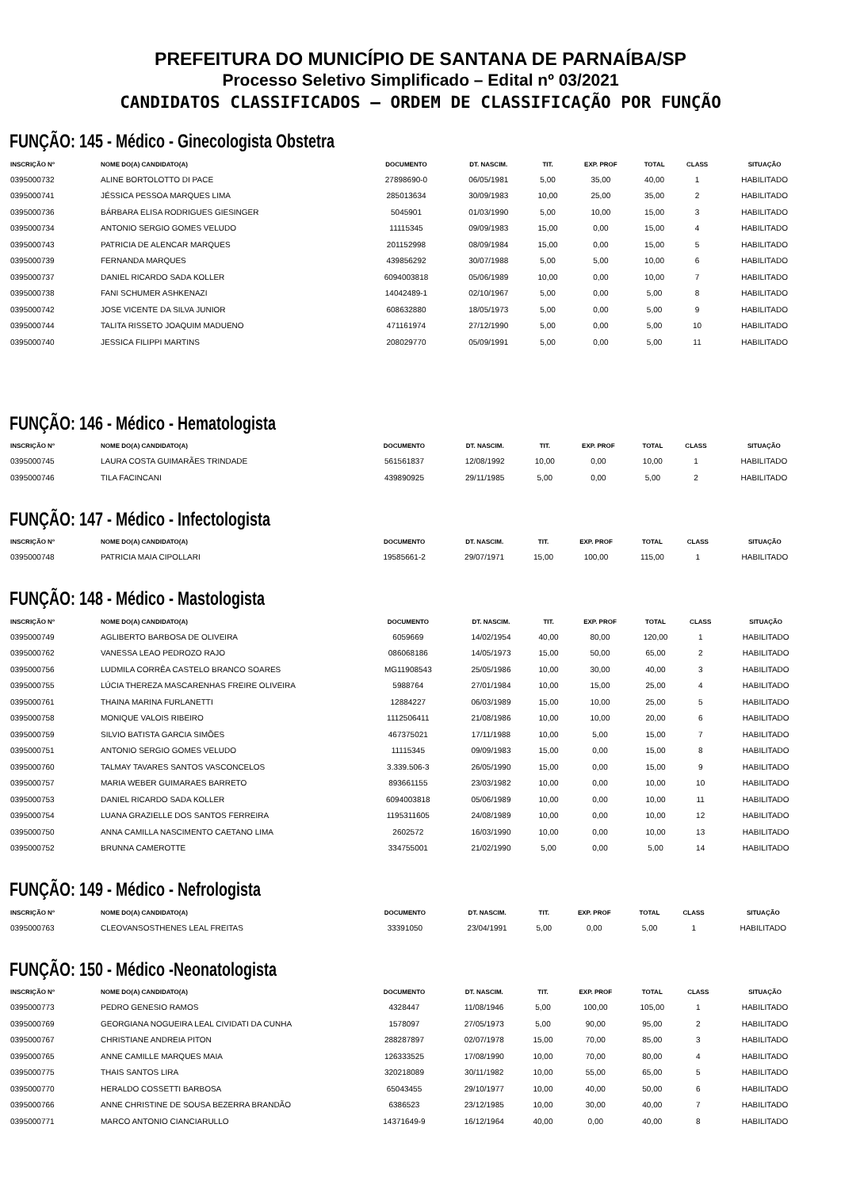PREFEITURA DO MUNICÍPIO DE SANTANA DE PARNAÍBA/SP
Processo Seletivo Simplificado – Edital nº 03/2021
CANDIDATOS CLASSIFICADOS – ORDEM DE CLASSIFICAÇÃO POR FUNÇÃO
FUNÇÃO: 145 - Médico - Ginecologista Obstetra
| INSCRIÇÃO Nº | NOME DO(A) CANDIDATO(A) | DOCUMENTO | DT. NASCIM. | TIT. | EXP. PROF | TOTAL | CLASS | SITUAÇÃO |
| --- | --- | --- | --- | --- | --- | --- | --- | --- |
| 0395000732 | ALINE BORTOLOTTO DI PACE | 27898690-0 | 06/05/1981 | 5,00 | 35,00 | 40,00 | 1 | HABILITADO |
| 0395000741 | JÉSSICA PESSOA MARQUES LIMA | 285013634 | 30/09/1983 | 10,00 | 25,00 | 35,00 | 2 | HABILITADO |
| 0395000736 | BÁRBARA ELISA RODRIGUES GIESINGER | 5045901 | 01/03/1990 | 5,00 | 10,00 | 15,00 | 3 | HABILITADO |
| 0395000734 | ANTONIO SERGIO GOMES VELUDO | 11115345 | 09/09/1983 | 15,00 | 0,00 | 15,00 | 4 | HABILITADO |
| 0395000743 | PATRICIA DE ALENCAR MARQUES | 201152998 | 08/09/1984 | 15,00 | 0,00 | 15,00 | 5 | HABILITADO |
| 0395000739 | FERNANDA MARQUES | 439856292 | 30/07/1988 | 5,00 | 5,00 | 10,00 | 6 | HABILITADO |
| 0395000737 | DANIEL RICARDO SADA KOLLER | 6094003818 | 05/06/1989 | 10,00 | 0,00 | 10,00 | 7 | HABILITADO |
| 0395000738 | FANI SCHUMER ASHKENAZI | 14042489-1 | 02/10/1967 | 5,00 | 0,00 | 5,00 | 8 | HABILITADO |
| 0395000742 | JOSE VICENTE DA SILVA JUNIOR | 608632880 | 18/05/1973 | 5,00 | 0,00 | 5,00 | 9 | HABILITADO |
| 0395000744 | TALITA RISSETO JOAQUIM MADUENO | 471161974 | 27/12/1990 | 5,00 | 0,00 | 5,00 | 10 | HABILITADO |
| 0395000740 | JESSICA FILIPPI MARTINS | 208029770 | 05/09/1991 | 5,00 | 0,00 | 5,00 | 11 | HABILITADO |
FUNÇÃO: 146 - Médico - Hematologista
| INSCRIÇÃO Nº | NOME DO(A) CANDIDATO(A) | DOCUMENTO | DT. NASCIM. | TIT. | EXP. PROF | TOTAL | CLASS | SITUAÇÃO |
| --- | --- | --- | --- | --- | --- | --- | --- | --- |
| 0395000745 | LAURA COSTA GUIMARÃES TRINDADE | 561561837 | 12/08/1992 | 10,00 | 0,00 | 10,00 | 1 | HABILITADO |
| 0395000746 | TILA FACINCANI | 439890925 | 29/11/1985 | 5,00 | 0,00 | 5,00 | 2 | HABILITADO |
FUNÇÃO: 147 - Médico - Infectologista
| INSCRIÇÃO Nº | NOME DO(A) CANDIDATO(A) | DOCUMENTO | DT. NASCIM. | TIT. | EXP. PROF | TOTAL | CLASS | SITUAÇÃO |
| --- | --- | --- | --- | --- | --- | --- | --- | --- |
| 0395000748 | PATRICIA MAIA CIPOLLARI | 19585661-2 | 29/07/1971 | 15,00 | 100,00 | 115,00 | 1 | HABILITADO |
FUNÇÃO: 148 - Médico - Mastologista
| INSCRIÇÃO Nº | NOME DO(A) CANDIDATO(A) | DOCUMENTO | DT. NASCIM. | TIT. | EXP. PROF | TOTAL | CLASS | SITUAÇÃO |
| --- | --- | --- | --- | --- | --- | --- | --- | --- |
| 0395000749 | AGLIBERTO BARBOSA DE OLIVEIRA | 6059669 | 14/02/1954 | 40,00 | 80,00 | 120,00 | 1 | HABILITADO |
| 0395000762 | VANESSA LEAO PEDROZO RAJO | 086068186 | 14/05/1973 | 15,00 | 50,00 | 65,00 | 2 | HABILITADO |
| 0395000756 | LUDMILA CORRÊA CASTELO BRANCO SOARES | MG11908543 | 25/05/1986 | 10,00 | 30,00 | 40,00 | 3 | HABILITADO |
| 0395000755 | LÚCIA THEREZA MASCARENHAS FREIRE OLIVEIRA | 5988764 | 27/01/1984 | 10,00 | 15,00 | 25,00 | 4 | HABILITADO |
| 0395000761 | THAINA MARINA FURLANETTI | 12884227 | 06/03/1989 | 15,00 | 10,00 | 25,00 | 5 | HABILITADO |
| 0395000758 | MONIQUE VALOIS RIBEIRO | 1112506411 | 21/08/1986 | 10,00 | 10,00 | 20,00 | 6 | HABILITADO |
| 0395000759 | SILVIO BATISTA GARCIA SIMÕES | 467375021 | 17/11/1988 | 10,00 | 5,00 | 15,00 | 7 | HABILITADO |
| 0395000751 | ANTONIO SERGIO GOMES VELUDO | 11115345 | 09/09/1983 | 15,00 | 0,00 | 15,00 | 8 | HABILITADO |
| 0395000760 | TALMAY TAVARES SANTOS VASCONCELOS | 3.339.506-3 | 26/05/1990 | 15,00 | 0,00 | 15,00 | 9 | HABILITADO |
| 0395000757 | MARIA WEBER GUIMARAES BARRETO | 893661155 | 23/03/1982 | 10,00 | 0,00 | 10,00 | 10 | HABILITADO |
| 0395000753 | DANIEL RICARDO SADA KOLLER | 6094003818 | 05/06/1989 | 10,00 | 0,00 | 10,00 | 11 | HABILITADO |
| 0395000754 | LUANA GRAZIELLE DOS SANTOS FERREIRA | 1195311605 | 24/08/1989 | 10,00 | 0,00 | 10,00 | 12 | HABILITADO |
| 0395000750 | ANNA CAMILLA NASCIMENTO CAETANO LIMA | 2602572 | 16/03/1990 | 10,00 | 0,00 | 10,00 | 13 | HABILITADO |
| 0395000752 | BRUNNA CAMEROTTE | 334755001 | 21/02/1990 | 5,00 | 0,00 | 5,00 | 14 | HABILITADO |
FUNÇÃO: 149 - Médico - Nefrologista
| INSCRIÇÃO Nº | NOME DO(A) CANDIDATO(A) | DOCUMENTO | DT. NASCIM. | TIT. | EXP. PROF | TOTAL | CLASS | SITUAÇÃO |
| --- | --- | --- | --- | --- | --- | --- | --- | --- |
| 0395000763 | CLEOVANSOSTHENES LEAL FREITAS | 33391050 | 23/04/1991 | 5,00 | 0,00 | 5,00 | 1 | HABILITADO |
FUNÇÃO: 150 - Médico -Neonatologista
| INSCRIÇÃO Nº | NOME DO(A) CANDIDATO(A) | DOCUMENTO | DT. NASCIM. | TIT. | EXP. PROF | TOTAL | CLASS | SITUAÇÃO |
| --- | --- | --- | --- | --- | --- | --- | --- | --- |
| 0395000773 | PEDRO GENESIO RAMOS | 4328447 | 11/08/1946 | 5,00 | 100,00 | 105,00 | 1 | HABILITADO |
| 0395000769 | GEORGIANA NOGUEIRA LEAL CIVIDATI DA CUNHA | 1578097 | 27/05/1973 | 5,00 | 90,00 | 95,00 | 2 | HABILITADO |
| 0395000767 | CHRISTIANE ANDREIA PITON | 288287897 | 02/07/1978 | 15,00 | 70,00 | 85,00 | 3 | HABILITADO |
| 0395000765 | ANNE CAMILLE MARQUES MAIA | 126333525 | 17/08/1990 | 10,00 | 70,00 | 80,00 | 4 | HABILITADO |
| 0395000775 | THAIS SANTOS LIRA | 320218089 | 30/11/1982 | 10,00 | 55,00 | 65,00 | 5 | HABILITADO |
| 0395000770 | HERALDO COSSETTI BARBOSA | 65043455 | 29/10/1977 | 10,00 | 40,00 | 50,00 | 6 | HABILITADO |
| 0395000766 | ANNE CHRISTINE DE SOUSA BEZERRA BRANDÃO | 6386523 | 23/12/1985 | 10,00 | 30,00 | 40,00 | 7 | HABILITADO |
| 0395000771 | MARCO ANTONIO CIANCIARULLO | 14371649-9 | 16/12/1964 | 40,00 | 0,00 | 40,00 | 8 | HABILITADO |